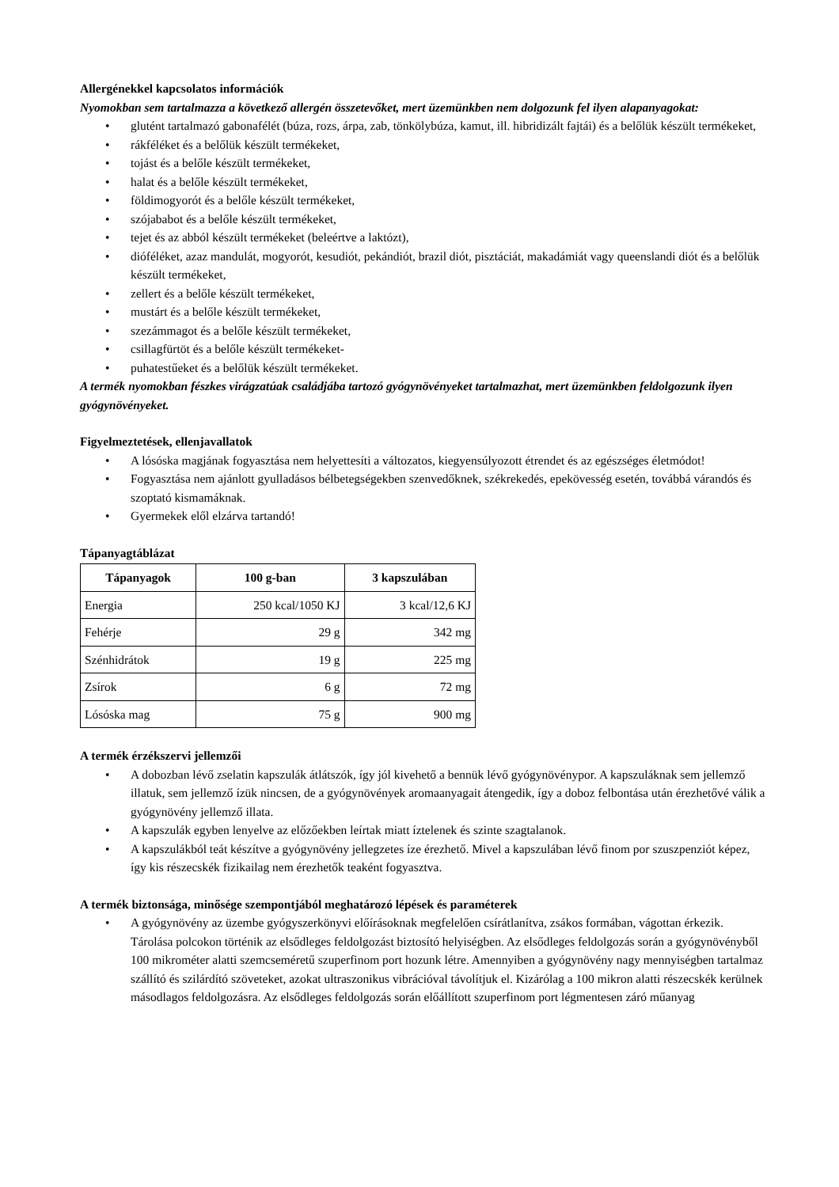Allergénekkel kapcsolatos információk
Nyomokban sem tartalmazza a következő allergén összetevőket, mert üzemünkben nem dolgozunk fel ilyen alapanyagokat:
• glutént tartalmazó gabonafélét (búza, rozs, árpa, zab, tönkölybúza, kamut, ill. hibridizált fajtái) és a belőlük készült termékeket,
• rákféléket és a belőlük készült termékeket,
• tojást és a belőle készült termékeket,
• halat és a belőle készült termékeket,
• földimogyorót és a belőle készült termékeket,
• szójababot és a belőle készült termékeket,
• tejet és az abból készült termékeket (beleértve a laktózt),
• dióféléket, azaz mandulát, mogyorót, kesudiót, pekándiót, brazil diót, pisztáciát, makadámiát vagy queenslandi diót és a belőlük készült termékeket,
• zellert és a belőle készült termékeket,
• mustárt és a belőle készült termékeket,
• szezámmagot és a belőle készült termékeket,
• csillagfürtöt és a belőle készült termékeket-
• puhatestűeket és a belőlük készült termékeket.
A termék nyomokban fészkes virágzatúak családjába tartozó gyógynövényeket tartalmazhat, mert üzemünkben feldolgozunk ilyen gyógynövényeket.
Figyelmeztetések, ellenjavallatok
• A lósóska magjának fogyasztása nem helyettesíti a változatos, kiegyensúlyozott étrendet és az egészséges életmódot!
• Fogyasztása nem ajánlott gyulladásos bélbetegségekben szenvedőknek, székrekedés, epekövesség esetén, továbbá várandós és szoptató kismamáknak.
• Gyermekek elől elzárva tartandó!
Tápanyagtáblázat
| Tápanyagok | 100 g-ban | 3 kapszulában |
| --- | --- | --- |
| Energia | 250 kcal/1050 KJ | 3 kcal/12,6 KJ |
| Fehérje | 29 g | 342 mg |
| Szénhidrátok | 19 g | 225 mg |
| Zsírok | 6 g | 72 mg |
| Lósóska mag | 75 g | 900 mg |
A termék érzékszervi jellemzői
• A dobozban lévő zselatin kapszulák átlátszók, így jól kivehető a bennük lévő gyógynövénypor. A kapszuláknak sem jellemző illatuk, sem jellemző ízük nincsen, de a gyógynövények aromaanyagait átengedik, így a doboz felbontása után érezhetővé válik a gyógynövény jellemző illata.
• A kapszulák egyben lenyelve az előzőekben leírtak miatt íztelenek és szinte szagtalanok.
• A kapszulákból teát készítve a gyógynövény jellegzetes íze érezhető. Mivel a kapszulában lévő finom por szuszpenziót képez, így kis részecskék fizikailag nem érezhetők teaként fogyasztva.
A termék biztonsága, minősége szempontjából meghatározó lépések és paraméterek
• A gyógynövény az üzembe gyógyszerkönyvi előírásoknak megfelelően csírátlanítva, zsákos formában, vágottan érkezik. Tárolása polcokon történik az elsődleges feldolgozást biztosító helyiségben. Az elsődleges feldolgozás során a gyógynövényből 100 mikrométer alatti szemcseméretű szuperfinom port hozunk létre. Amennyiben a gyógynövény nagy mennyiségben tartalmaz szállító és szilárdító szöveteket, azokat ultraszonikus vibrációval távolítjuk el. Kizárólag a 100 mikron alatti részecskék kerülnek másodlagos feldolgozásra. Az elsődleges feldolgozás során előállított szuperfinom port légmentesen záró műanyag